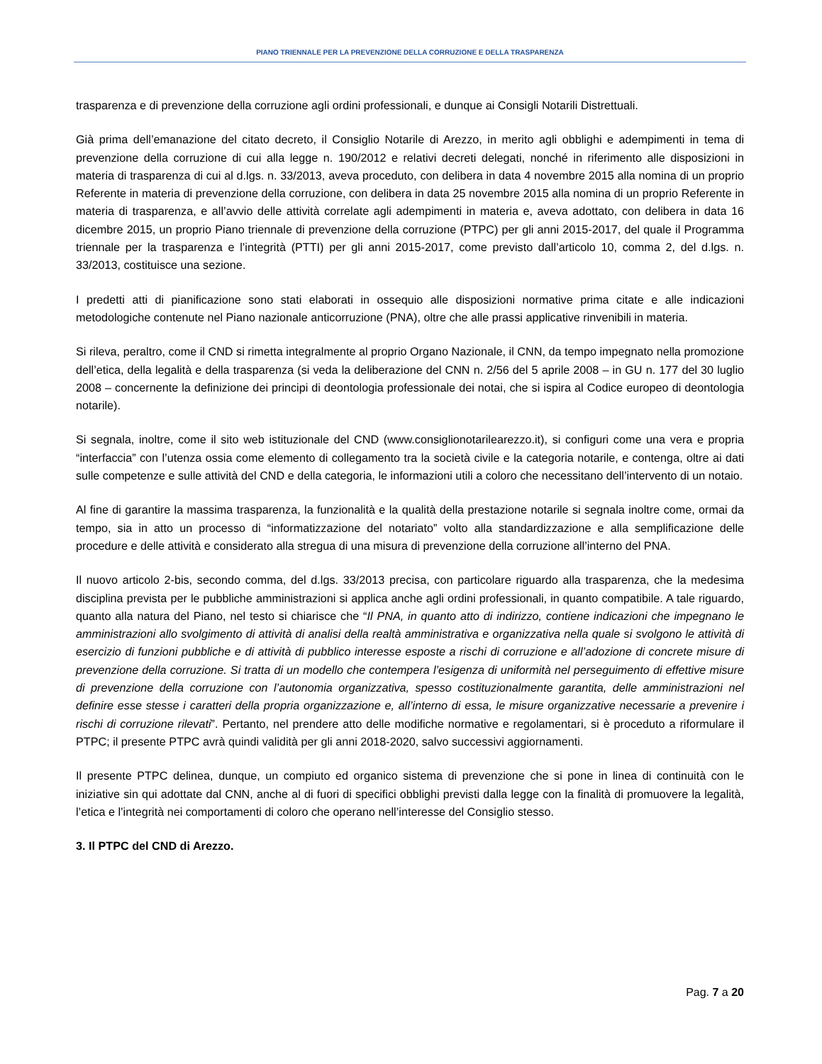PIANO TRIENNALE PER LA PREVENZIONE DELLA CORRUZIONE E DELLA TRASPARENZA
trasparenza e di prevenzione della corruzione agli ordini professionali, e dunque ai Consigli Notarili Distrettuali.
Già prima dell’emanazione del citato decreto, il Consiglio Notarile di Arezzo, in merito agli obblighi e adempimenti in tema di prevenzione della corruzione di cui alla legge n. 190/2012 e relativi decreti delegati, nonché in riferimento alle disposizioni in materia di trasparenza di cui al d.lgs. n. 33/2013, aveva proceduto, con delibera in data 4 novembre 2015 alla nomina di un proprio Referente in materia di prevenzione della corruzione, con delibera in data 25 novembre 2015 alla nomina di un proprio Referente in materia di trasparenza, e all’avvio delle attività correlate agli adempimenti in materia e, aveva adottato, con delibera in data 16 dicembre 2015, un proprio Piano triennale di prevenzione della corruzione (PTPC) per gli anni 2015-2017, del quale il Programma triennale per la trasparenza e l’integrità (PTTI) per gli anni 2015-2017, come previsto dall’articolo 10, comma 2, del d.lgs. n. 33/2013, costituisce una sezione.
I predetti atti di pianificazione sono stati elaborati in ossequio alle disposizioni normative prima citate e alle indicazioni metodologiche contenute nel Piano nazionale anticorruzione (PNA), oltre che alle prassi applicative rinvenibili in materia.
Si rileva, peraltro, come il CND si rimetta integralmente al proprio Organo Nazionale, il CNN, da tempo impegnato nella promozione dell’etica, della legalità e della trasparenza (si veda la deliberazione del CNN n. 2/56 del 5 aprile 2008 – in GU n. 177 del 30 luglio 2008 – concernente la definizione dei principi di deontologia professionale dei notai, che si ispira al Codice europeo di deontologia notarile).
Si segnala, inoltre, come il sito web istituzionale del CND (www.consiglionotarilearezzo.it), si configuri come una vera e propria “interfaccia” con l’utenza ossia come elemento di collegamento tra la società civile e la categoria notarile, e contenga, oltre ai dati sulle competenze e sulle attività del CND e della categoria, le informazioni utili a coloro che necessitano dell’intervento di un notaio.
Al fine di garantire la massima trasparenza, la funzionalità e la qualità della prestazione notarile si segnala inoltre come, ormai da tempo, sia in atto un processo di “informatizzazione del notariato” volto alla standardizzazione e alla semplificazione delle procedure e delle attività e considerato alla stregua di una misura di prevenzione della corruzione all’interno del PNA.
Il nuovo articolo 2-bis, secondo comma, del d.lgs. 33/2013 precisa, con particolare riguardo alla trasparenza, che la medesima disciplina prevista per le pubbliche amministrazioni si applica anche agli ordini professionali, in quanto compatibile. A tale riguardo, quanto alla natura del Piano, nel testo si chiarisce che “Il PNA, in quanto atto di indirizzo, contiene indicazioni che impegnano le amministrazioni allo svolgimento di attività di analisi della realtà amministrativa e organizzativa nella quale si svolgono le attività di esercizio di funzioni pubbliche e di attività di pubblico interesse esposte a rischi di corruzione e all’adozione di concrete misure di prevenzione della corruzione. Si tratta di un modello che contempera l’esigenza di uniformità nel perseguimento di effettive misure di prevenzione della corruzione con l’autonomia organizzativa, spesso costituzionalmente garantita, delle amministrazioni nel definire esse stesse i caratteri della propria organizzazione e, all’interno di essa, le misure organizzative necessarie a prevenire i rischi di corruzione rilevati”. Pertanto, nel prendere atto delle modifiche normative e regolamentari, si è proceduto a riformulare il PTPC; il presente PTPC avrà quindi validità per gli anni 2018-2020, salvo successivi aggiornamenti.
Il presente PTPC delinea, dunque, un compiuto ed organico sistema di prevenzione che si pone in linea di continuità con le iniziative sin qui adottate dal CNN, anche al di fuori di specifici obblighi previsti dalla legge con la finalità di promuovere la legalità, l’etica e l’integrità nei comportamenti di coloro che operano nell’interesse del Consiglio stesso.
3. Il PTPC del CND di Arezzo.
Pag. 7 a 20